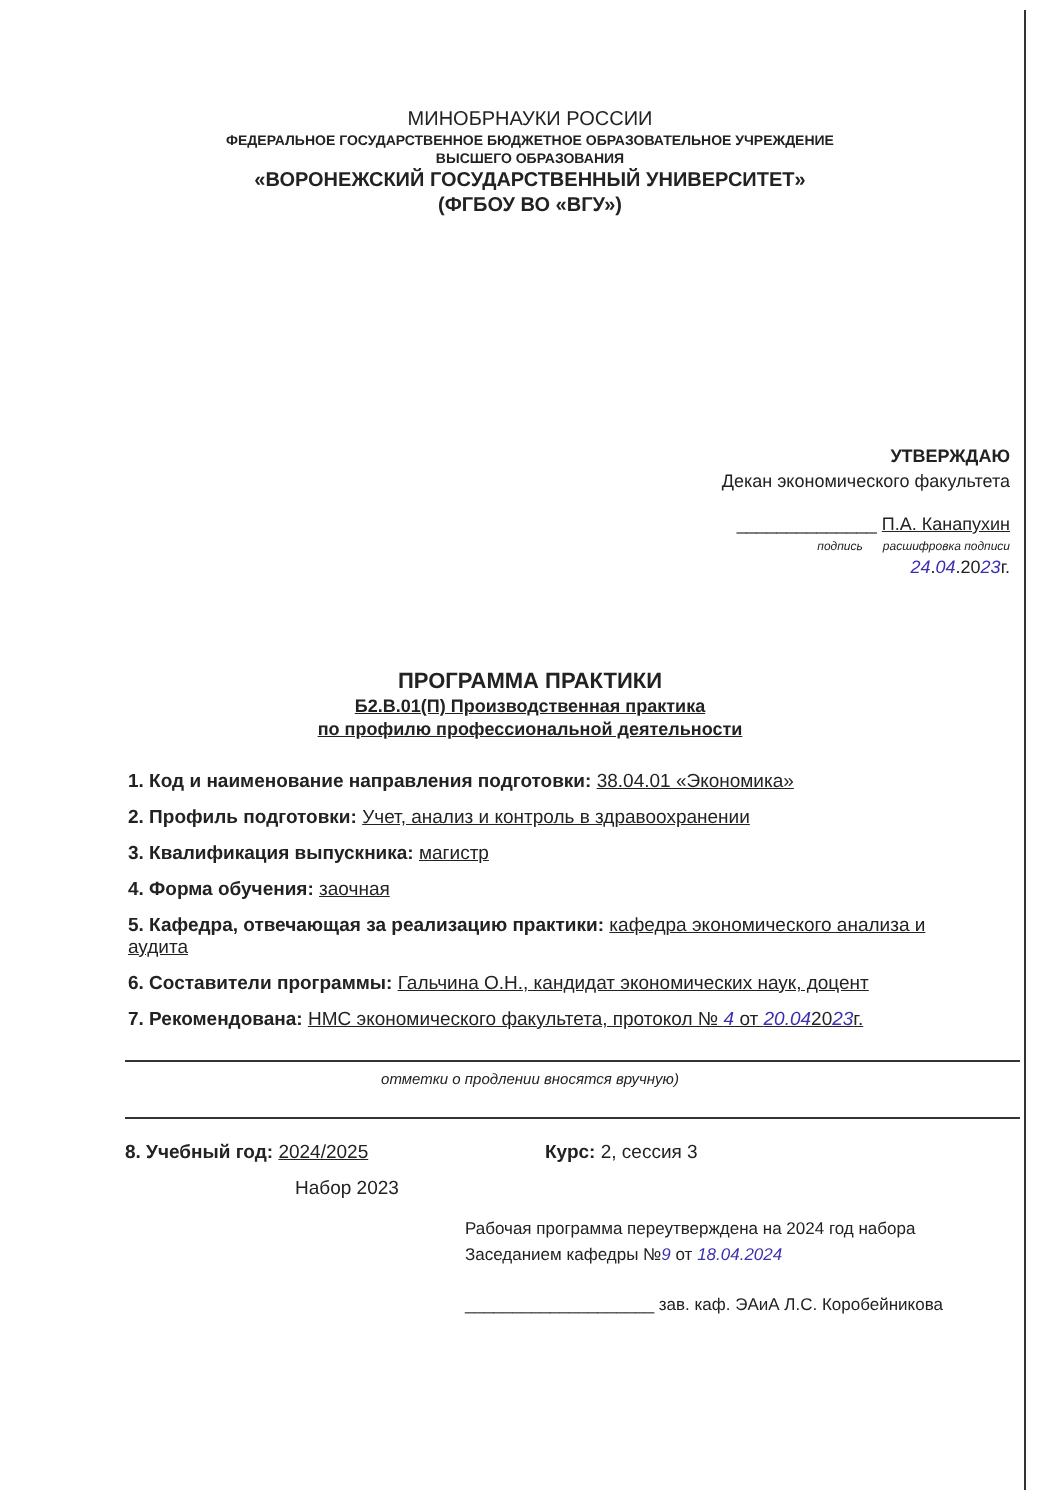МИНОБРНАУКИ РОССИИ
ФЕДЕРАЛЬНОЕ ГОСУДАРСТВЕННОЕ БЮДЖЕТНОЕ ОБРАЗОВАТЕЛЬНОЕ УЧРЕЖДЕНИЕ
ВЫСШЕГО ОБРАЗОВАНИЯ
«ВОРОНЕЖСКИЙ ГОСУДАРСТВЕННЫЙ УНИВЕРСИТЕТ»
(ФГБОУ ВО «ВГУ»)
УТВЕРЖДАЮ
Декан экономического факультета
______________ П.А. Канапухин
подпись расшифровка подписи
24.04.2023г.
ПРОГРАММА ПРАКТИКИ
Б2.В.01(П) Производственная практика
по профилю профессиональной деятельности
1. Код и наименование направления подготовки: 38.04.01 «Экономика»
2. Профиль подготовки: Учет, анализ и контроль в здравоохранении
3. Квалификация выпускника: магистр
4. Форма обучения: заочная
5. Кафедра, отвечающая за реализацию практики: кафедра экономического анализа и аудита
6. Составители программы: Гальчина О.Н., кандидат экономических наук, доцент
7. Рекомендована: НМС экономического факультета, протокол № 4 от 20.042023г.
отметки о продлении вносятся вручную)
8. Учебный год: 2024/2025 Курс: 2, сессия 3
Набор 2023
Рабочая программа переутверждена на 2024 год набора
Заседанием кафедры №9 от 18.04.2024
____________________ зав. каф. ЭАиА Л.С. Коробейникова